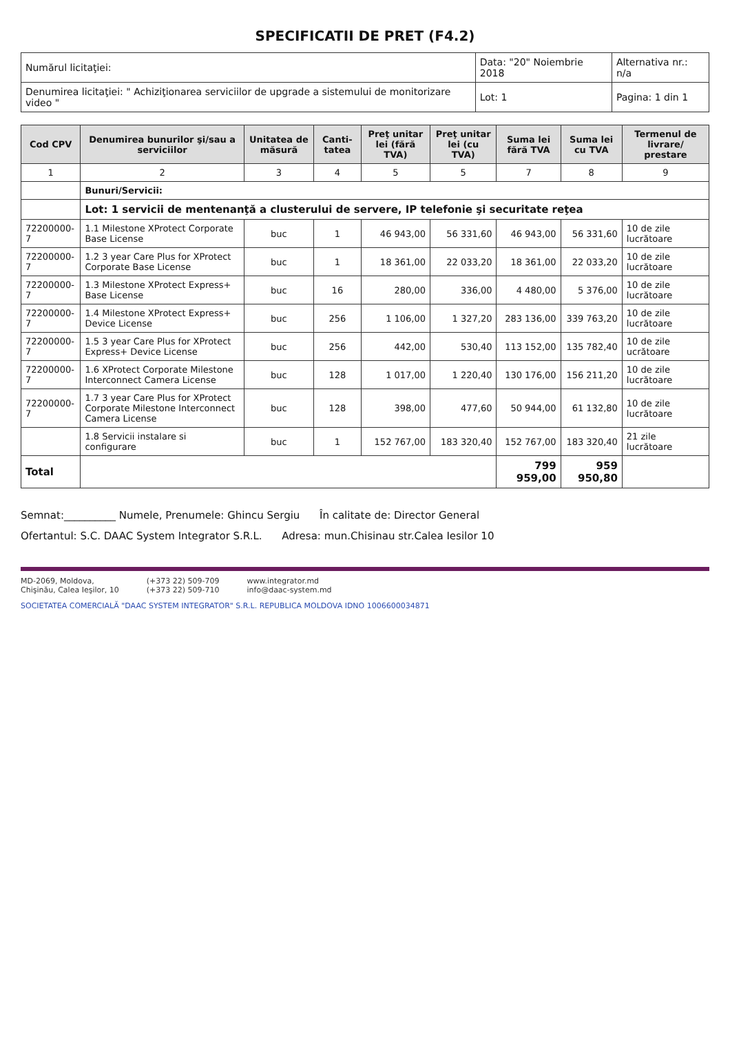SPECIFICATII DE PRET (F4.2)
| Numărul licitaţiei: | Data: "20" Noiembrie 2018 | Alternativa nr.: n/a |
| Denumirea licitaţiei: " Achiziţionarea serviciilor de upgrade a sistemului de monitorizare video " | Lot: 1 | Pagina: 1 din 1 |
| Cod CPV | Denumirea bunurilor şi/sau a serviciilor | Unitatea de măsură | Canti-tatea | Preţ unitar lei (fără TVA) | Preţ unitar lei (cu TVA) | Suma lei fără TVA | Suma lei cu TVA | Termenul de livrare/ prestare |
| --- | --- | --- | --- | --- | --- | --- | --- | --- |
| 1 | 2 | 3 | 4 | 5 | 5 | 7 | 8 | 9 |
| | Bunuri/Servicii: | | | | | | | |
| | Lot: 1 servicii de mentenanţă a clusterului de servere, IP telefonie şi securitate reţea | | | | | | | |
| 72200000-7 | 1.1 Milestone XProtect Corporate Base License | buc | 1 | 46 943,00 | 56 331,60 | 46 943,00 | 56 331,60 | 10 de zile lucrătoare |
| 72200000-7 | 1.2 3 year Care Plus for XProtect Corporate Base License | buc | 1 | 18 361,00 | 22 033,20 | 18 361,00 | 22 033,20 | 10 de zile lucrătoare |
| 72200000-7 | 1.3 Milestone XProtect Express+ Base License | buc | 16 | 280,00 | 336,00 | 4 480,00 | 5 376,00 | 10 de zile lucrătoare |
| 72200000-7 | 1.4 Milestone XProtect Express+ Device License | buc | 256 | 1 106,00 | 1 327,20 | 283 136,00 | 339 763,20 | 10 de zile lucrătoare |
| 72200000-7 | 1.5 3 year Care Plus for XProtect Express+ Device License | buc | 256 | 442,00 | 530,40 | 113 152,00 | 135 782,40 | 10 de zile ucrătoare |
| 72200000-7 | 1.6 XProtect Corporate Milestone Interconnect Camera License | buc | 128 | 1 017,00 | 1 220,40 | 130 176,00 | 156 211,20 | 10 de zile lucrătoare |
| 72200000-7 | 1.7 3 year Care Plus for XProtect Corporate Milestone Interconnect Camera License | buc | 128 | 398,00 | 477,60 | 50 944,00 | 61 132,80 | 10 de zile lucrătoare |
| | 1.8 Servicii instalare si configurare | buc | 1 | 152 767,00 | 183 320,40 | 152 767,00 | 183 320,40 | 21 zile lucrătoare |
| Total | | | | | | 799 959,00 | 959 950,80 | |
Semnat:__________ Numele, Prenumele: Ghincu Sergiu În calitate de: Director General
Ofertantul: S.C. DAAC System Integrator S.R.L. Adresa: mun.Chisinau str.Calea Iesilor 10
MD-2069, Moldova,
Chişinău, Calea Ieşilor, 10
(+373 22) 509-709
(+373 22) 509-710
www.integrator.md
info@daac-system.md
SOCIETATEA COMERCIALĂ "DAAC SYSTEM INTEGRATOR" S.R.L. REPUBLICA MOLDOVA IDNO 1006600034871